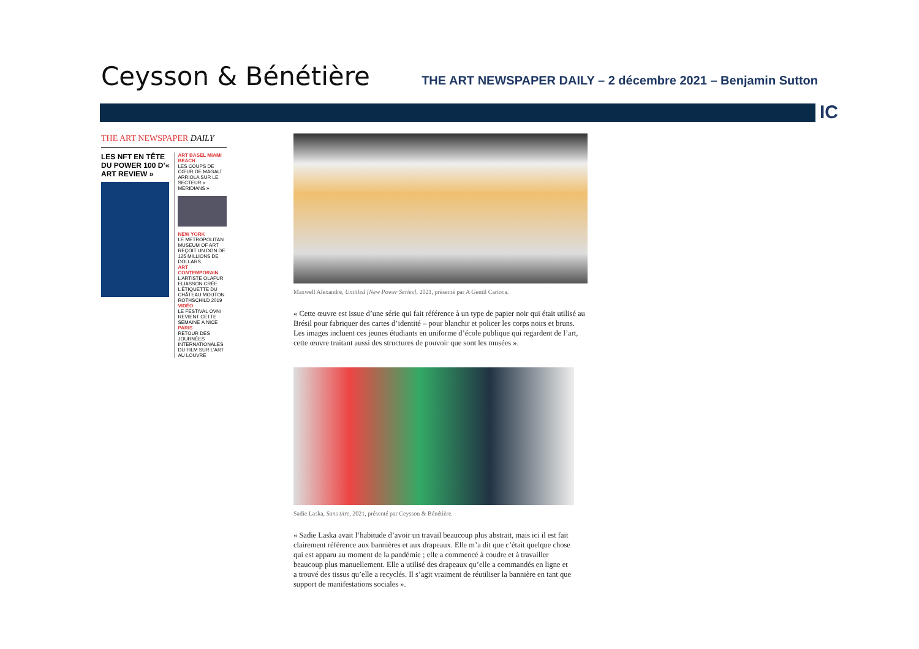Ceysson & Bénétière
THE ART NEWSPAPER DAILY – 2 décembre 2021 – Benjamin Sutton
IC
THE ART NEWSPAPER DAILY
LES NFT EN TÊTE DU POWER 100 D’« ART REVIEW »
ART BASEL MIAMI BEACH
LES COUPS DE CŒUR DE MAGALÍ ARRIOLA SUR LE SECTEUR « MERIDIANS »
NEW YORK
LE METROPOLITAN MUSEUM OF ART REÇOIT UN DON DE 125 MILLIONS DE DOLLARS
ART CONTEMPORAIN
L’ARTISTE OLAFUR ELIASSON CRÉE L’ÉTIQUETTE DU CHÂTEAU MOUTON ROTHSCHILD 2019
VIDÉO
LE FESTIVAL OVNI REVIENT CETTE SEMAINE À NICE
PARIS
RETOUR DES JOURNÉES INTERNATIONALES DU FILM SUR L’ART AU LOUVRE
Maxwell Alexandre, Untitled [New Power Series], 2021, présenté par A Gentil Carioca.
« Cette œuvre est issue d’une série qui fait référence à un type de papier noir qui était utilisé au Brésil pour fabriquer des cartes d’identité – pour blanchir et policer les corps noirs et bruns. Les images incluent ces jeunes étudiants en uniforme d’école publique qui regardent de l’art, cette œuvre traitant aussi des structures de pouvoir que sont les musées ».
Sadie Laska, Sans titre, 2021, présenté par Ceysson & Bénétière.
« Sadie Laska avait l’habitude d’avoir un travail beaucoup plus abstrait, mais ici il est fait clairement référence aux bannières et aux drapeaux. Elle m’a dit que c’était quelque chose qui est apparu au moment de la pandémie ; elle a commencé à coudre et à travailler beaucoup plus manuellement. Elle a utilisé des drapeaux qu’elle a commandés en ligne et a trouvé des tissus qu’elle a recyclés. Il s’agit vraiment de réutiliser la bannière en tant que support de manifestations sociales ».